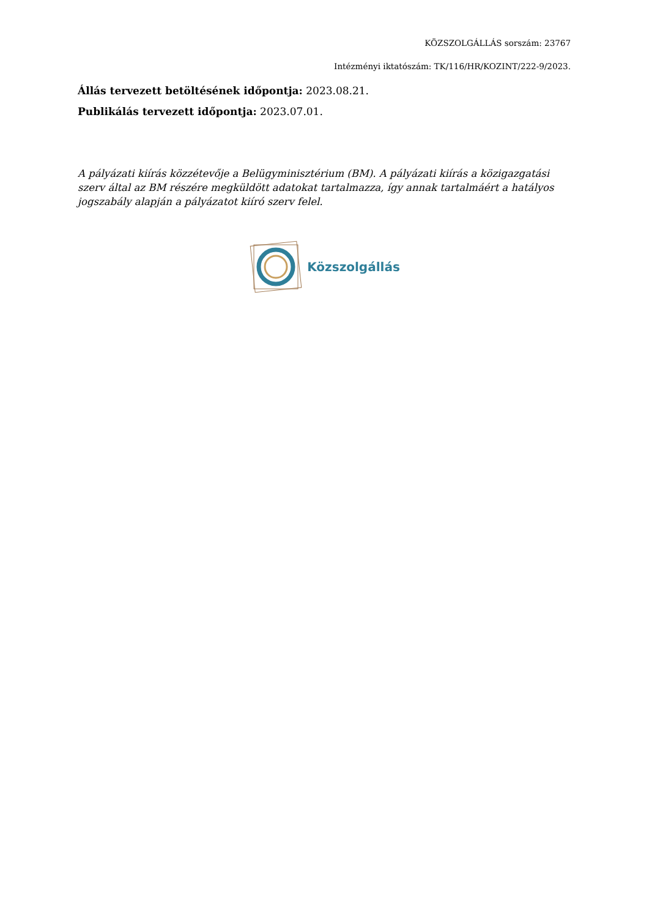KÖZSZOLGÁLLÁS sorszám: 23767
Intézményi iktatószám: TK/116/HR/KOZINT/222-9/2023.
Állás tervezett betöltésének időpontja: 2023.08.21.
Publikálás tervezett időpontja: 2023.07.01.
A pályázati kiírás közzétevője a Belügyminisztérium (BM). A pályázati kiírás a közigazgatási szerv által az BM részére megküldött adatokat tartalmazza, így annak tartalmáért a hatályos jogszabály alapján a pályázatot kiíró szerv felel.
Közszolgállás